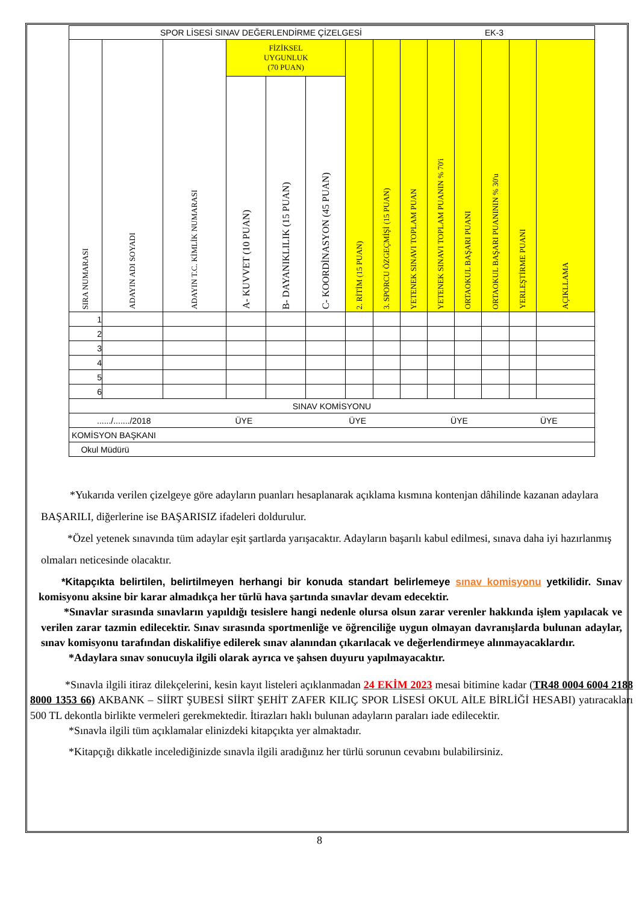| SPOR LİSESİ SINAV DEĞERLENDİRME ÇİZELGESİ EK-3 | | | | | | | | | | | | | |
| SIRA NUMARASI | ADAYIN ADI SOYADI | ADAYIN T.C. KİMLİK NUMARASI | FİZİKSEL UYGUNLUK (70 PUAN) | | | 2. RİTİM (15 PUAN) | 3. SPORCU ÖZGEÇMİŞİ (15 PUAN) | YETENEK SINAVI TOPLAM PUAN | YETENEK SINAVI TOPLAM PUANIN % 70'i | ORTAOKUL BAŞARI PUANI | ORTAOKUL BAŞARI PUANININ % 30'u | YERLEŞTİRME PUANI | AÇIKLLAMA |
| | | | A- KUVVET (10 PUAN) | B- DAYANIKLILIK (15 PUAN) | C- KOORDİNASYON (45 PUAN) | | | | | | | | |
| 1 | | | | | | | | | | | | | |
| 2 | | | | | | | | | | | | | |
| 3 | | | | | | | | | | | | | |
| 4 | | | | | | | | | | | | | |
| 5 | | | | | | | | | | | | | |
| 6 | | | | | | | | | | | | | |
| SINAV KOMİSYONU | | | | | | | | | | | | | |
| ....../......./2018 ÜYE ÜYE ÜYE ÜYE | | | | | | | | | | | | | |
| KOMİSYON BAŞKANI | | | | | | | | | | | | | |
| Okul Müdürü | | | | | | | | | | | | | |
*Yukarıda verilen çizelgeye göre adayların puanları hesaplanarak açıklama kısmına kontenjan dâhilinde kazanan adaylara BAŞARILI, diğerlerine ise BAŞARISIZ ifadeleri doldurulur.
*Özel yetenek sınavında tüm adaylar eşit şartlarda yarışacaktır. Adayların başarılı kabul edilmesi, sınava daha iyi hazırlanmış olmaları neticesinde olacaktır.
*Kitapçıkta belirtilen, belirtilmeyen herhangi bir konuda standart belirlemeye sınav komisyonu yetkilidir. Sınav komisyonu aksine bir karar almadıkça her türlü hava şartında sınavlar devam edecektir.
*Sınavlar sırasında sınavların yapıldığı tesislere hangi nedenle olursa olsun zarar verenler hakkında işlem yapılacak ve verilen zarar tazmin edilecektir. Sınav sırasında sportmenliğe ve öğrenciliğe uygun olmayan davranışlarda bulunan adaylar, sınav komisyonu tarafından diskalifiye edilerek sınav alanından çıkarılacak ve değerlendirmeye alınmayacaklardır.
*Adaylara sınav sonucuyla ilgili olarak ayrıca ve şahsen duyuru yapılmayacaktır.
*Sınavla ilgili itiraz dilekçelerini, kesin kayıt listeleri açıklanmadan 24 EKİM 2023 mesai bitimine kadar (TR48 0004 6004 2188 8000 1353 66) AKBANK – SİİRT ŞUBESİ SİİRT ŞEHİT ZAFER KILIÇ SPOR LİSESİ OKUL AİLE BİRLİĞİ HESABI) yatıracakları 500 TL dekontla birlikte vermeleri gerekmektedir. İtirazları haklı bulunan adayların paraları iade edilecektir.
*Sınavla ilgili tüm açıklamalar elinizdeki kitapçıkta yer almaktadır.
*Kitapçığı dikkatle incelediğinizde sınavla ilgili aradığınız her türlü sorunun cevabını bulabilirsiniz.
8